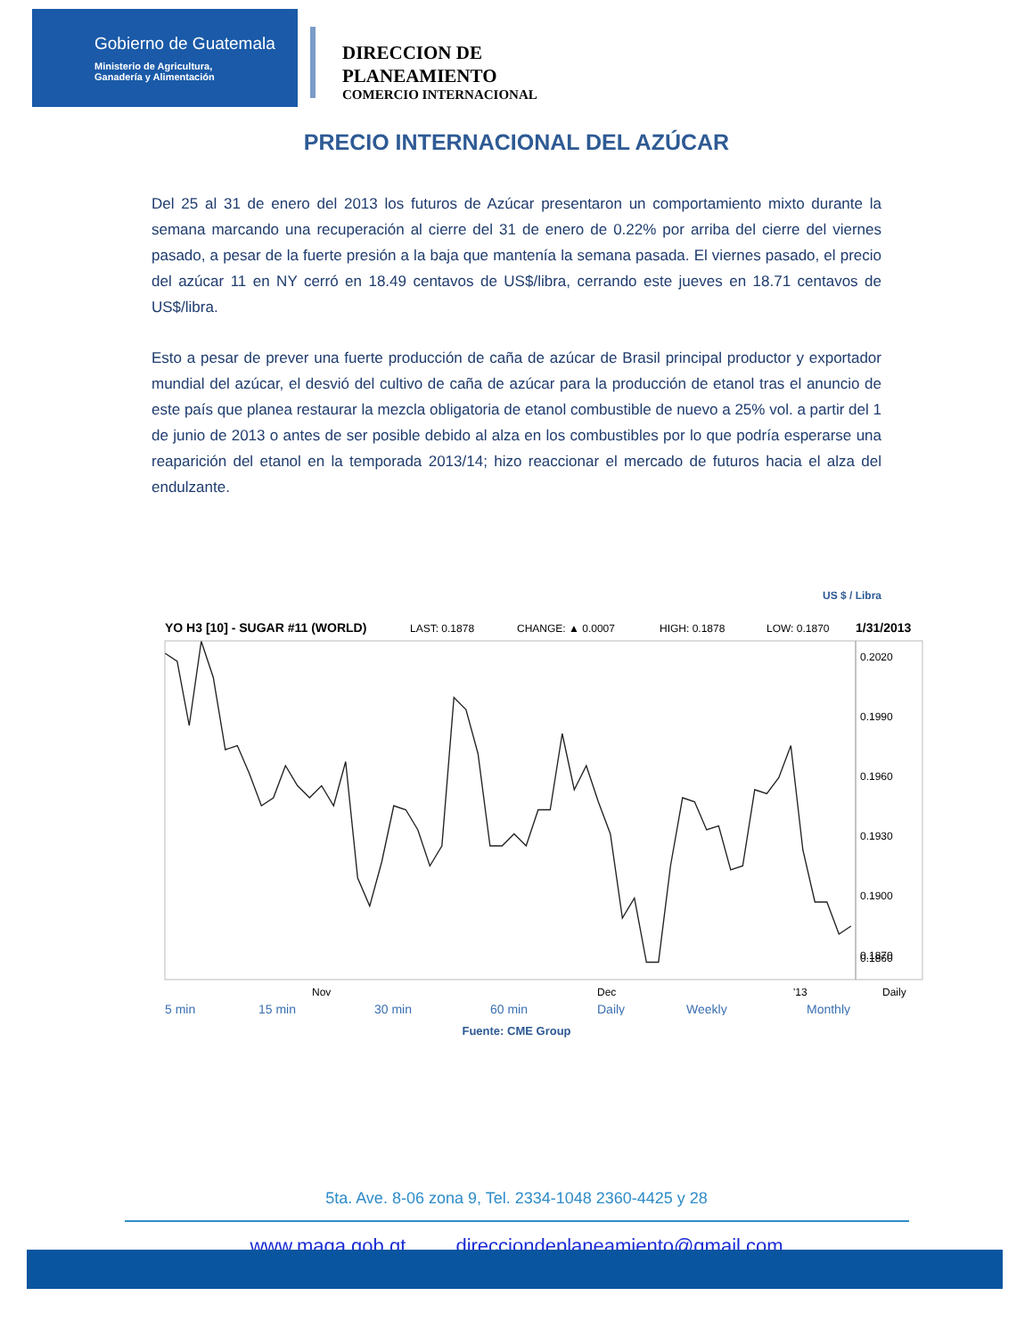Gobierno de Guatemala
Ministerio de Agricultura,
Ganadería y Alimentación
DIRECCION DE
PLANEAMIENTO
COMERCIO INTERNACIONAL
PRECIO INTERNACIONAL DEL AZÚCAR
Del 25 al 31 de enero del 2013 los futuros de Azúcar presentaron un comportamiento mixto durante la semana marcando una recuperación al cierre del 31 de enero de 0.22% por arriba del cierre del viernes pasado, a pesar de la fuerte presión a la baja que mantenía la semana pasada. El viernes pasado, el precio del azúcar 11 en NY cerró en 18.49 centavos de US$/libra, cerrando este jueves en 18.71 centavos de US$/libra.
Esto a pesar de prever una fuerte producción de caña de azúcar de Brasil principal productor y exportador mundial del azúcar, el desvió del cultivo de caña de azúcar para la producción de etanol tras el anuncio de este país que planea restaurar la mezcla obligatoria de etanol combustible de nuevo a 25% vol. a partir del 1 de junio de 2013 o antes de ser posible debido al alza en los combustibles por lo que podría esperarse una reaparición del etanol en la temporada 2013/14; hizo reaccionar el mercado de futuros hacia el alza del endulzante.
US $ / Libra
YO H3 [10] - SUGAR #11 (WORLD)
LAST: 0.1878
CHANGE: ▲ 0.0007
HIGH: 0.1878
LOW: 0.1870
1/31/2013
0.2020
0.1990
0.1960
0.1930
0.1900
0.1870
0.1860
Nov
Dec
'13
Daily
5 min
15 min
30 min
60 min
Daily
Weekly
Monthly
Fuente: CME Group
5ta. Ave. 8-06 zona 9, Tel. 2334-1048 2360-4425 y 28
www.maga.gob.gt direcciondeplaneamiento@gmail.com